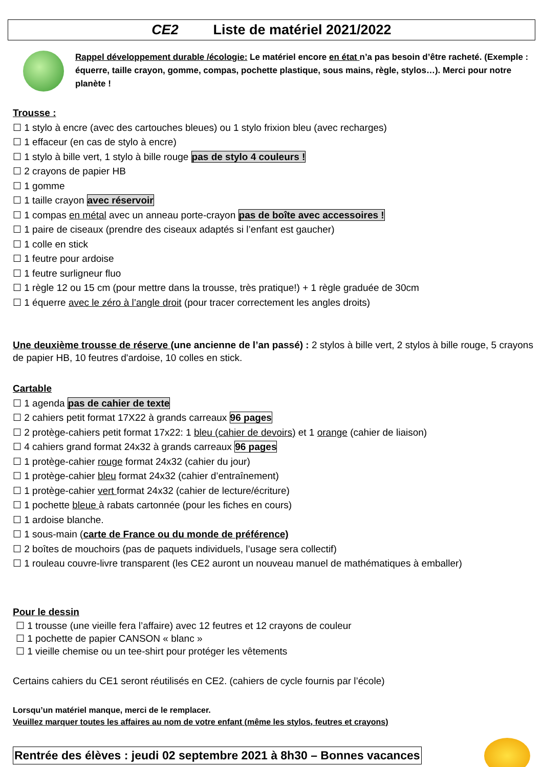CE2 Liste de matériel 2021/2022
Rappel développement durable /écologie: Le matériel encore en état n’a pas besoin d’être racheté. (Exemple : équerre, taille crayon, gomme, compas, pochette plastique, sous mains, règle, stylos…). Merci pour notre planète !
Trousse :
☐ 1 stylo à encre (avec des cartouches bleues) ou 1 stylo frixion bleu (avec recharges)
☐ 1 effaceur (en cas de stylo à encre)
☐ 1 stylo à bille vert, 1 stylo à bille rouge pas de stylo 4 couleurs !
☐ 2 crayons de papier HB
☐ 1 gomme
☐ 1 taille crayon avec réservoir
☐ 1 compas en métal avec un anneau porte-crayon pas de boîte avec accessoires !
☐ 1 paire de ciseaux (prendre des ciseaux adaptés si l’enfant est gaucher)
☐ 1 colle en stick
☐ 1 feutre pour ardoise
☐ 1 feutre surligneur fluo
☐ 1 règle 12 ou 15 cm (pour mettre dans la trousse, très pratique!) + 1 règle graduée de 30cm
☐ 1 équerre avec le zéro à l’angle droit (pour tracer correctement les angles droits)
Une deuxième trousse de réserve (une ancienne de l’an passé) : 2 stylos à bille vert, 2 stylos à bille rouge, 5 crayons de papier HB, 10 feutres d'ardoise, 10 colles en stick.
Cartable
☐ 1 agenda pas de cahier de texte
☐ 2 cahiers petit format 17X22 à grands carreaux 96 pages
☐ 2 protège-cahiers petit format 17x22: 1 bleu (cahier de devoirs) et 1 orange (cahier de liaison)
☐ 4 cahiers grand format 24x32 à grands carreaux 96 pages
☐ 1 protège-cahier rouge format 24x32 (cahier du jour)
☐ 1 protège-cahier bleu format 24x32 (cahier d’entraînement)
☐ 1 protège-cahier vert format 24x32 (cahier de lecture/écriture)
☐ 1 pochette bleue à rabats cartonnée (pour les fiches en cours)
☐ 1 ardoise blanche.
☐ 1 sous-main (carte de France ou du monde de préférence)
☐ 2 boîtes de mouchoirs (pas de paquets individuels, l’usage sera collectif)
☐ 1 rouleau couvre-livre transparent (les CE2 auront un nouveau manuel de mathématiques à emballer)
Pour le dessin
☐ 1 trousse (une vieille fera l’affaire) avec 12 feutres et 12 crayons de couleur
☐ 1 pochette de papier CANSON « blanc »
☐ 1 vieille chemise ou un tee-shirt pour protéger les vêtements
Certains cahiers du CE1 seront réutilisés en CE2. (cahiers de cycle fournis par l’école)
Lorsqu’un matériel manque, merci de le remplacer.
Veuillez marquer toutes les affaires au nom de votre enfant (même les stylos, feutres et crayons)
Rentrée des élèves : jeudi 02 septembre 2021 à 8h30 – Bonnes vacances